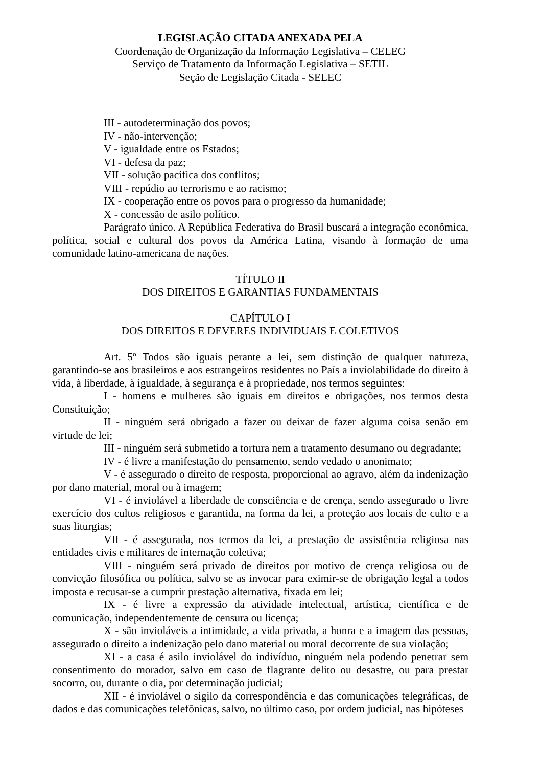LEGISLAÇÃO CITADA ANEXADA PELA
Coordenação de Organização da Informação Legislativa – CELEG
Serviço de Tratamento da Informação Legislativa – SETIL
Seção de Legislação Citada - SELEC
III - autodeterminação dos povos;
IV - não-intervenção;
V - igualdade entre os Estados;
VI - defesa da paz;
VII - solução pacífica dos conflitos;
VIII - repúdio ao terrorismo e ao racismo;
IX - cooperação entre os povos para o progresso da humanidade;
X - concessão de asilo político.
Parágrafo único. A República Federativa do Brasil buscará a integração econômica, política, social e cultural dos povos da América Latina, visando à formação de uma comunidade latino-americana de nações.
TÍTULO II
DOS DIREITOS E GARANTIAS FUNDAMENTAIS
CAPÍTULO I
DOS DIREITOS E DEVERES INDIVIDUAIS E COLETIVOS
Art. 5º Todos são iguais perante a lei, sem distinção de qualquer natureza, garantindo-se aos brasileiros e aos estrangeiros residentes no País a inviolabilidade do direito à vida, à liberdade, à igualdade, à segurança e à propriedade, nos termos seguintes:
I - homens e mulheres são iguais em direitos e obrigações, nos termos desta Constituição;
II - ninguém será obrigado a fazer ou deixar de fazer alguma coisa senão em virtude de lei;
III - ninguém será submetido a tortura nem a tratamento desumano ou degradante;
IV - é livre a manifestação do pensamento, sendo vedado o anonimato;
V - é assegurado o direito de resposta, proporcional ao agravo, além da indenização por dano material, moral ou à imagem;
VI - é inviolável a liberdade de consciência e de crença, sendo assegurado o livre exercício dos cultos religiosos e garantida, na forma da lei, a proteção aos locais de culto e a suas liturgias;
VII - é assegurada, nos termos da lei, a prestação de assistência religiosa nas entidades civis e militares de internação coletiva;
VIII - ninguém será privado de direitos por motivo de crença religiosa ou de convicção filosófica ou política, salvo se as invocar para eximir-se de obrigação legal a todos imposta e recusar-se a cumprir prestação alternativa, fixada em lei;
IX - é livre a expressão da atividade intelectual, artística, científica e de comunicação, independentemente de censura ou licença;
X - são invioláveis a intimidade, a vida privada, a honra e a imagem das pessoas, assegurado o direito a indenização pelo dano material ou moral decorrente de sua violação;
XI - a casa é asilo inviolável do indivíduo, ninguém nela podendo penetrar sem consentimento do morador, salvo em caso de flagrante delito ou desastre, ou para prestar socorro, ou, durante o dia, por determinação judicial;
XII - é inviolável o sigilo da correspondência e das comunicações telegráficas, de dados e das comunicações telefônicas, salvo, no último caso, por ordem judicial, nas hipóteses